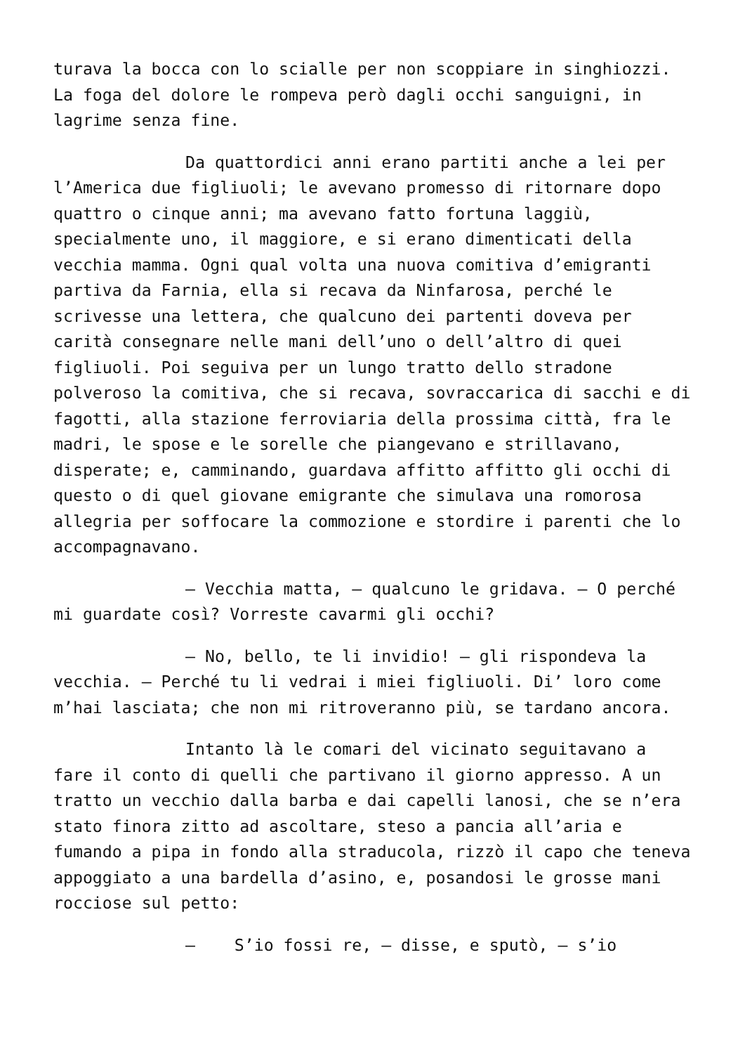turava la bocca con lo scialle per non scoppiare in singhiozzi. La foga del dolore le rompeva però dagli occhi sanguigni, in lagrime senza fine.
Da quattordici anni erano partiti anche a lei per l’America due figliuoli; le avevano promesso di ritornare dopo quattro o cinque anni; ma avevano fatto fortuna laggiù, specialmente uno, il maggiore, e si erano dimenticati della vecchia mamma. Ogni qual volta una nuova comitiva d’emigranti partiva da Farnia, ella si recava da Ninfarosa, perché le scrivesse una lettera, che qualcuno dei partenti doveva per carità consegnare nelle mani dell’uno o dell’altro di quei figliuoli. Poi seguiva per un lungo tratto dello stradone polveroso la comitiva, che si recava, sovraccarica di sacchi e di fagotti, alla stazione ferroviaria della prossima città, fra le madri, le spose e le sorelle che piangevano e strillavano, disperate; e, camminando, guardava affitto affitto gli occhi di questo o di quel giovane emigrante che simulava una romorosa allegria per soffocare la commozione e stordire i parenti che lo accompagnavano.
– Vecchia matta, – qualcuno le gridava. – O perché mi guardate così? Vorreste cavarmi gli occhi?
– No, bello, te li invidio! – gli rispondeva la vecchia. – Perché tu li vedrai i miei figliuoli. Di’ loro come m’hai lasciata; che non mi ritroveranno più, se tardano ancora.
Intanto là le comari del vicinato seguitavano a fare il conto di quelli che partivano il giorno appresso. A un tratto un vecchio dalla barba e dai capelli lanosi, che se n’era stato finora zitto ad ascoltare, steso a pancia all’aria e fumando a pipa in fondo alla straducola, rizzò il capo che teneva appoggiato a una bardella d’asino, e, posandosi le grosse mani rocciose sul petto:
– S’io fossi re, – disse, e sputò, – s’io